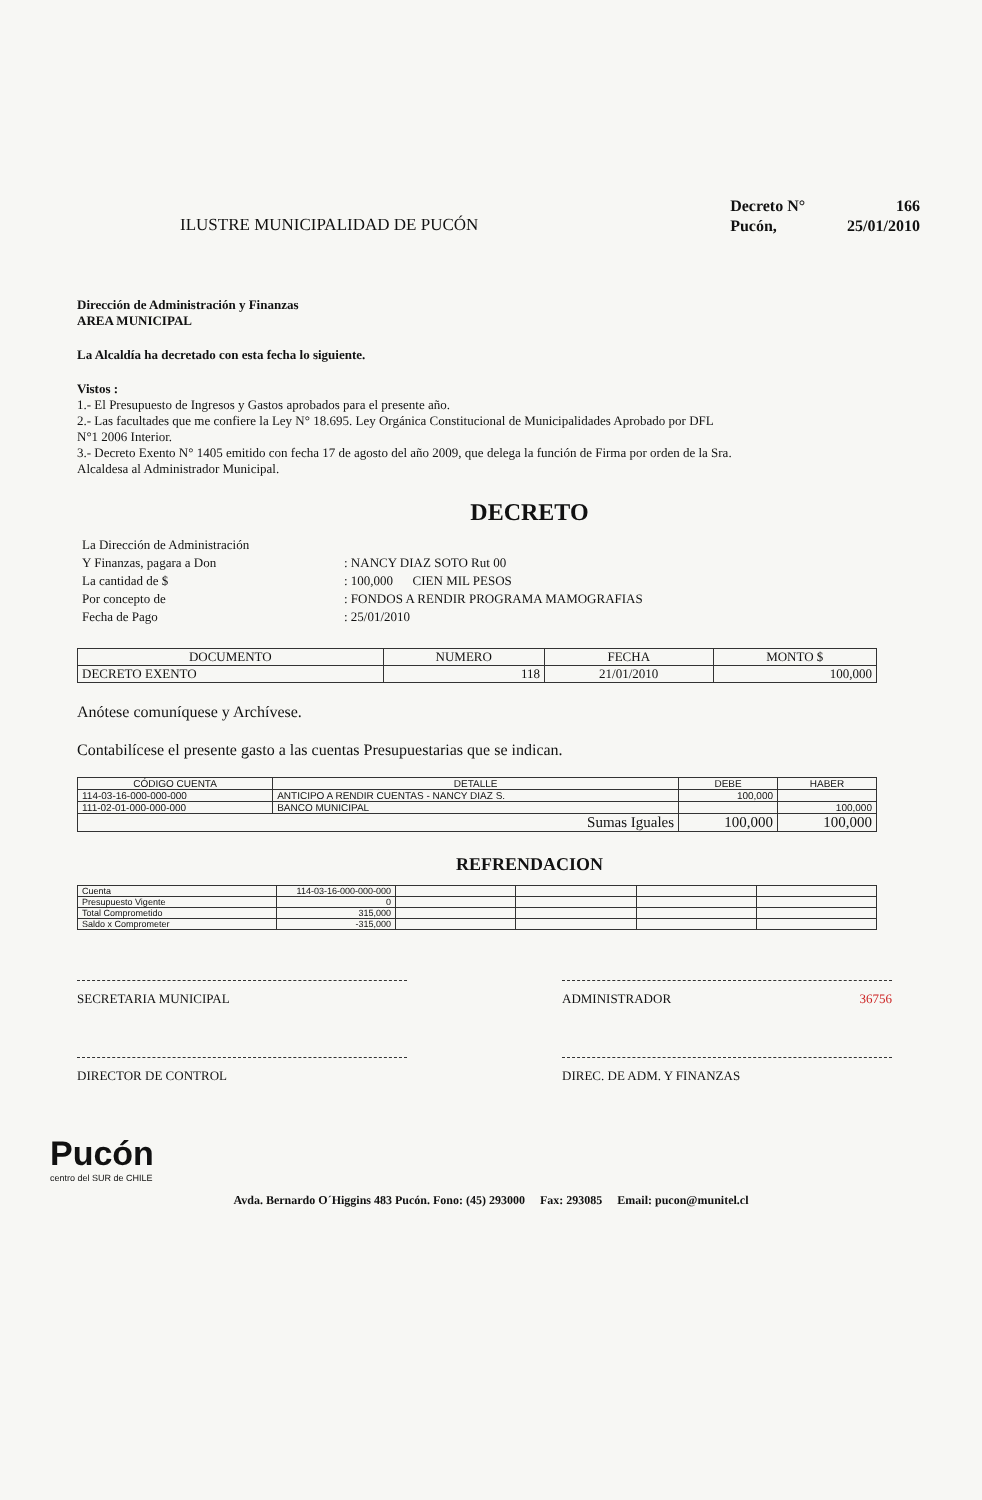ILUSTRE MUNICIPALIDAD DE PUCÓN
| Decreto N° | 166 |
| Pucón, | 25/01/2010 |
Dirección de Administración y Finanzas
AREA MUNICIPAL
La Alcaldía ha decretado con esta fecha lo siguiente.
Vistos :
1.- El Presupuesto de Ingresos y Gastos aprobados para el presente año.
2.- Las facultades que me confiere la Ley N° 18.695. Ley Orgánica Constitucional de Municipalidades Aprobado por DFL
N°1 2006 Interior.
3.- Decreto Exento N° 1405 emitido con fecha 17 de agosto del año 2009, que delega la función de Firma por orden de la Sra.
Alcaldesa al Administrador Municipal.
DECRETO
| La Dirección de Administración | |
| Y Finanzas, pagara a Don | : NANCY DIAZ SOTO Rut 00 |
| La cantidad de $ | : 100,000 CIEN MIL PESOS |
| Por concepto de | : FONDOS A RENDIR PROGRAMA MAMOGRAFIAS |
| Fecha de Pago | : 25/01/2010 |
| DOCUMENTO | NUMERO | FECHA | MONTO $ |
| --- | --- | --- | --- |
| DECRETO EXENTO | 118 | 21/01/2010 | 100,000 |
Anótese comuníquese y Archívese.
Contabilícese el presente gasto a las cuentas Presupuestarias que se indican.
| CÓDIGO CUENTA | DETALLE | DEBE | HABER |
| --- | --- | --- | --- |
| 114-03-16-000-000-000 | ANTICIPO A RENDIR CUENTAS - NANCY DIAZ S. | 100,000 | |
| 111-02-01-000-000-000 | BANCO MUNICIPAL | | 100,000 |
| Sumas Iguales | | 100,000 | 100,000 |
REFRENDACION
| Cuenta | 114-03-16-000-000-000 | | | | |
| Presupuesto Vigente | 0 | | | | |
| Total Comprometido | 315,000 | | | | |
| Saldo x Comprometer | -315,000 | | | | |
SECRETARIA MUNICIPAL
ADMINISTRADOR 36756
DIRECTOR DE CONTROL
DIREC. DE ADM. Y FINANZAS
Pucón
centro del SUR de CHILE
Avda. Bernardo O´Higgins 483 Pucón. Fono: (45) 293000 Fax: 293085 Email: pucon@munitel.cl